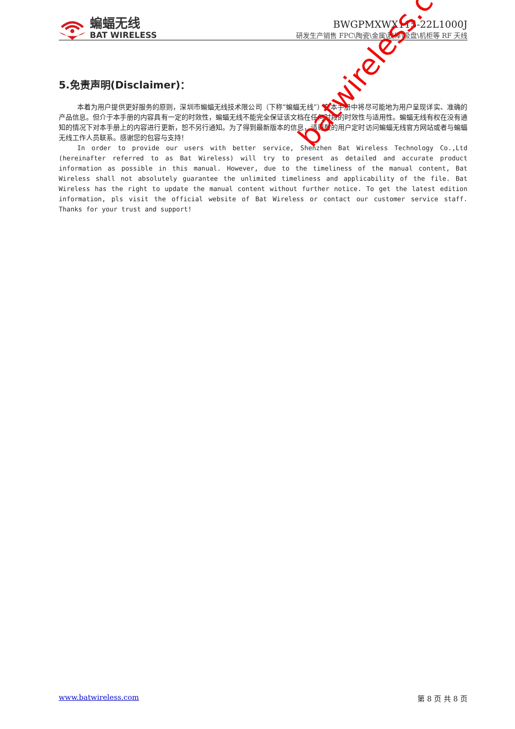蝙蝠无线
BAT WIRELESS
BWGPMXWX115-22L1000J
研发生产销售 FPC\陶瓷\金属\胶棒\吸盘\机柜等 RF 天线
5.免责声明(Disclaimer)：
本着为用户提供更好服务的原则，深圳市蝙蝠无线技术限公司（下称“蝙蝠无线”）在本手册中将尽可能地为用户呈现详实、准确的产品信息。但介于本手册的内容具有一定的时效性，蝙蝠无线不能完全保证该文档在任何时段的时效性与适用性。蝙蝠无线有权在没有通知的情况下对本手册上的内容进行更新，恕不另行通知。为了得到最新版本的信息，请尊敬的用户定时访问蝙蝠无线官方网站或者与蝙蝠无线工作人员联系。感谢您的包容与支持！
In order to provide our users with better service, Shenzhen Bat Wireless Technology Co.,Ltd (hereinafter referred to as Bat Wireless) will try to present as detailed and accurate product information as possible in this manual. However, due to the timeliness of the manual content, Bat Wireless shall not absolutely guarantee the unlimited timeliness and applicability of the file. Bat Wireless has the right to update the manual content without further notice. To get the latest edition information, pls visit the official website of Bat Wireless or contact our customer service staff. Thanks for your trust and support!
batwireless.com
www.batwireless.com 第 8 页 共 8 页